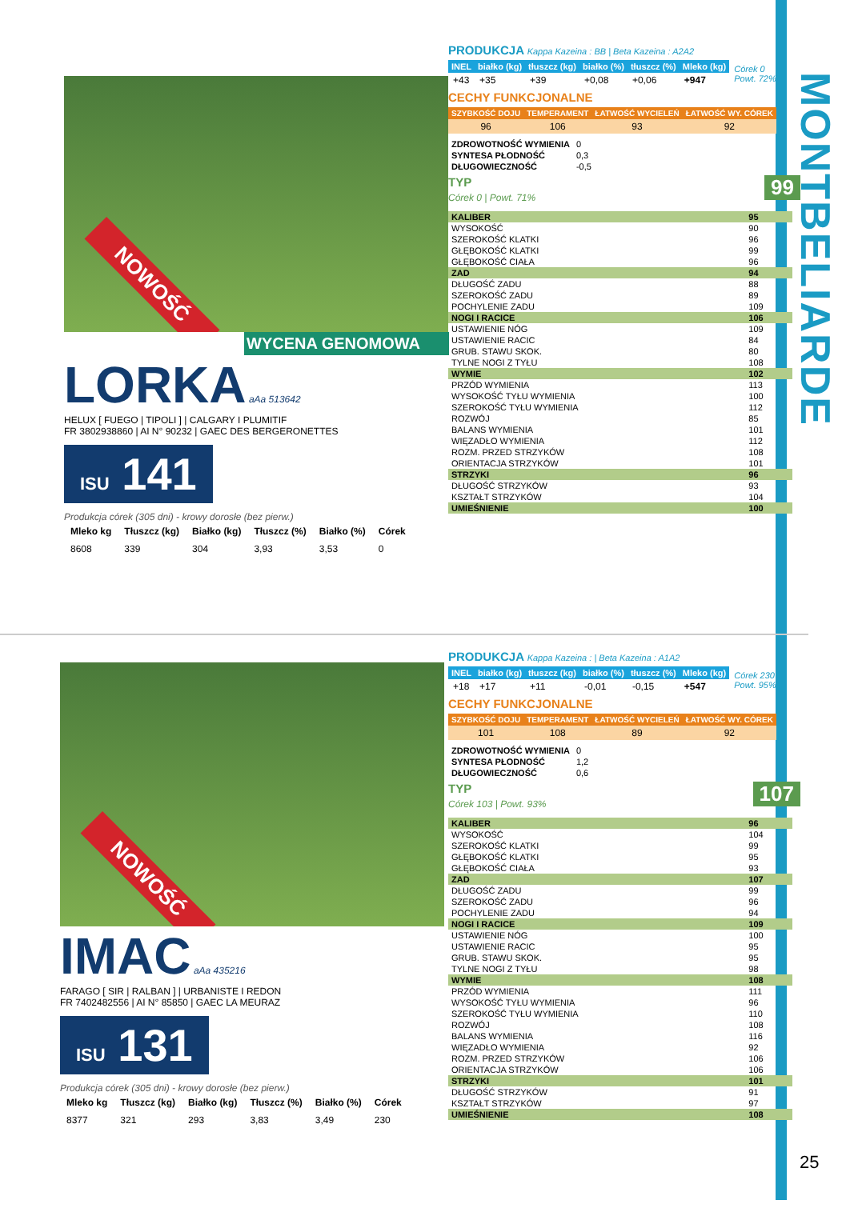MONTBELIARDE
25
NOWOŚĆ
WYCENA GENOMOWA
LORKA aAa 513642
HELUX [ FUEGO | TIPOLI ] | CALGARY I PLUMITIF
FR 3802938860 | AI N° 90232 | GAEC DES BERGERONETTES
ISU 141
Produkcja córek (305 dni) - krowy dorosłe (bez pierw.)
| Mleko kg | Tłuszcz (kg) | Białko (kg) | Tłuszcz (%) | Białko (%) | Córek |
| --- | --- | --- | --- | --- | --- |
| 8608 | 339 | 304 | 3,93 | 3,53 | 0 |
PRODUKCJA Kappa Kazeina : BB | Beta Kazeina : A2A2
| INEL | białko (kg) | tłuszcz (kg) | białko (%) | tłuszcz (%) | Mleko (kg) | Córek 0 Powt. 72% |
| +43 | +35 | +39 | +0,08 | +0,06 | +947 | |
CECHY FUNKCJONALNE
| SZYBKOŚĆ DOJU | TEMPERAMENT | ŁATWOŚĆ WYCIELEŃ | ŁATWOŚĆ WY. CÓREK |
| --- | --- | --- | --- |
| 96 | 106 | 93 | 92 |
| ZDROWOTNOŚĆ WYMIENIA | 0 |
| SYNTESA PŁODNOŚĆ | 0,3 |
| DŁUGOWIECZNOŚĆ | -0,5 |
TYP 99
Córek 0 | Powt. 71%
| KALIBER | 95 |
| WYSOKOŚĆ | 90 |
| SZEROKOŚĆ KLATKI | 96 |
| GŁĘBOKOŚĆ KLATKI | 99 |
| GŁĘBOKOŚĆ CIAŁA | 96 |
| ZAD | 94 |
| DŁUGOŚĆ ZADU | 88 |
| SZEROKOŚĆ ZADU | 89 |
| POCHYLENIE ZADU | 109 |
| NOGI I RACICE | 106 |
| USTAWIENIE NÓG | 109 |
| USTAWIENIE RACIC | 84 |
| GRUB. STAWU SKOK. | 80 |
| TYLNE NOGI Z TYŁU | 108 |
| WYMIE | 102 |
| PRZÓD WYMIENIA | 113 |
| WYSOKOŚĆ TYŁU WYMIENIA | 100 |
| SZEROKOŚĆ TYŁU WYMIENIA | 112 |
| ROZWÓJ | 85 |
| BALANS WYMIENIA | 101 |
| WIĘZADŁO WYMIENIA | 112 |
| ROZM. PRZED STRZYKÓW | 108 |
| ORIENTACJA STRZYKÓW | 101 |
| STRZYKI | 96 |
| DŁUGOŚĆ STRZYKÓW | 93 |
| KSZTAŁT STRZYKÓW | 104 |
| UMIEŚNIENIE | 100 |
NOWOŚĆ
IMAC aAa 435216
FARAGO [ SIR | RALBAN ] | URBANISTE I REDON
FR 7402482556 | AI N° 85850 | GAEC LA MEURAZ
ISU 131
Produkcja córek (305 dni) - krowy dorosłe (bez pierw.)
| Mleko kg | Tłuszcz (kg) | Białko (kg) | Tłuszcz (%) | Białko (%) | Córek |
| --- | --- | --- | --- | --- | --- |
| 8377 | 321 | 293 | 3,83 | 3,49 | 230 |
PRODUKCJA Kappa Kazeina : | Beta Kazeina : A1A2
| INEL | białko (kg) | tłuszcz (kg) | białko (%) | tłuszcz (%) | Mleko (kg) | Córek 230 Powt. 95% |
| +18 | +17 | +11 | -0,01 | -0,15 | +547 | |
CECHY FUNKCJONALNE
| SZYBKOŚĆ DOJU | TEMPERAMENT | ŁATWOŚĆ WYCIELEŃ | ŁATWOŚĆ WY. CÓREK |
| --- | --- | --- | --- |
| 101 | 108 | 89 | 92 |
| ZDROWOTNOŚĆ WYMIENIA | 0 |
| SYNTESA PŁODNOŚĆ | 1,2 |
| DŁUGOWIECZNOŚĆ | 0,6 |
TYP 107
Córek 103 | Powt. 93%
| KALIBER | 96 |
| WYSOKOŚĆ | 104 |
| SZEROKOŚĆ KLATKI | 99 |
| GŁĘBOKOŚĆ KLATKI | 95 |
| GŁĘBOKOŚĆ CIAŁA | 93 |
| ZAD | 107 |
| DŁUGOŚĆ ZADU | 99 |
| SZEROKOŚĆ ZADU | 96 |
| POCHYLENIE ZADU | 94 |
| NOGI I RACICE | 109 |
| USTAWIENIE NÓG | 100 |
| USTAWIENIE RACIC | 95 |
| GRUB. STAWU SKOK. | 95 |
| TYLNE NOGI Z TYŁU | 98 |
| WYMIE | 108 |
| PRZÓD WYMIENIA | 111 |
| WYSOKOŚĆ TYŁU WYMIENIA | 96 |
| SZEROKOŚĆ TYŁU WYMIENIA | 110 |
| ROZWÓJ | 108 |
| BALANS WYMIENIA | 116 |
| WIĘZADŁO WYMIENIA | 92 |
| ROZM. PRZED STRZYKÓW | 106 |
| ORIENTACJA STRZYKÓW | 106 |
| STRZYKI | 101 |
| DŁUGOŚĆ STRZYKÓW | 91 |
| KSZTAŁT STRZYKÓW | 97 |
| UMIEŚNIENIE | 108 |